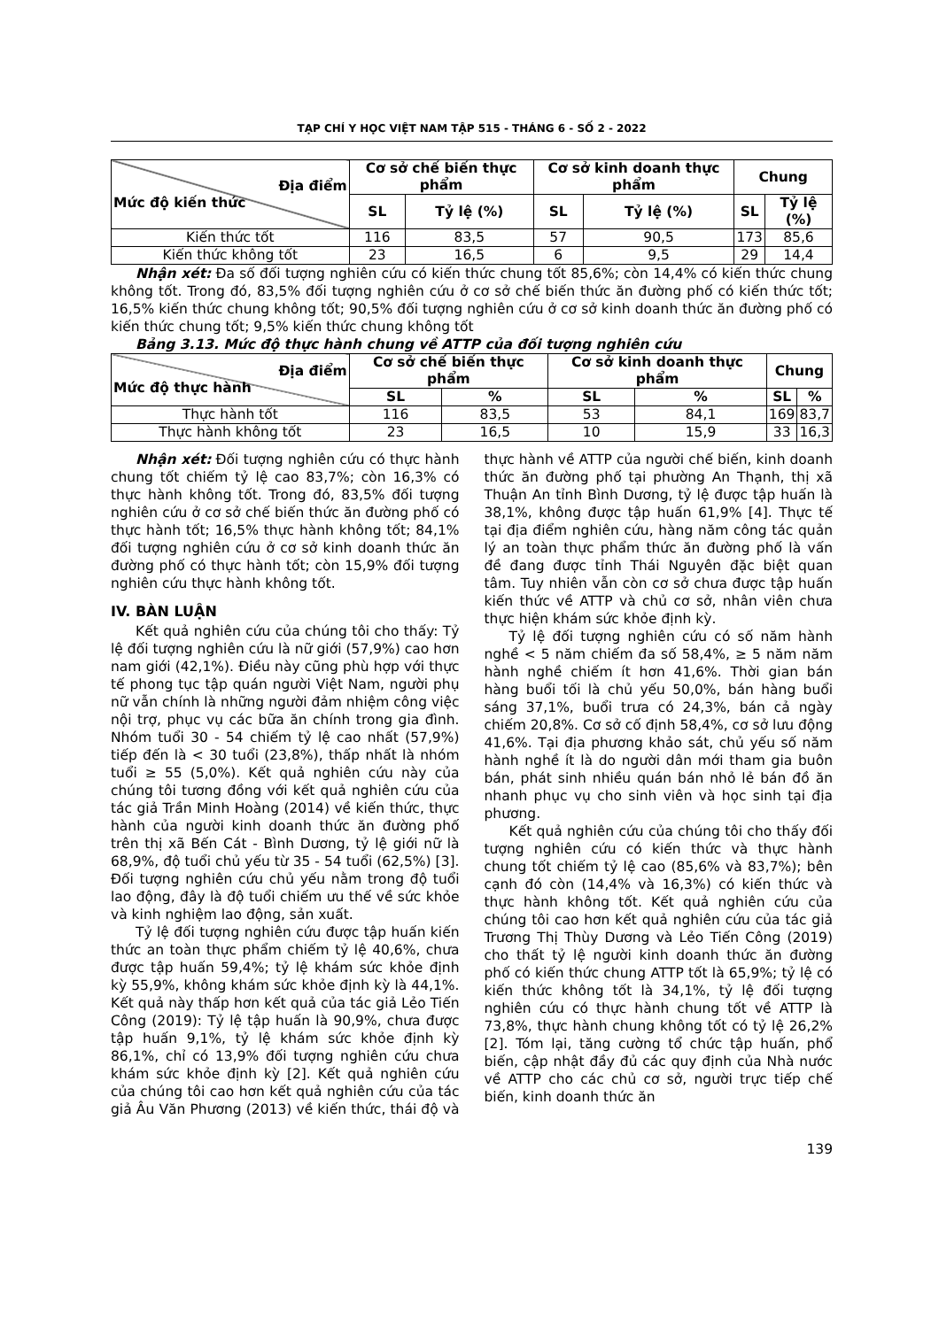TẠP CHÍ Y HỌC VIỆT NAM TẬP 515 - THÁNG 6 - SỐ 2 - 2022
| Địa điểm Mức độ kiến thức | Cơ sở chế biến thực phẩm | | Cơ sở kinh doanh thực phẩm | | Chung | |
| --- | --- | --- | --- | --- | --- | --- |
| | SL | Tỷ lệ (%) | SL | Tỷ lệ (%) | SL | Tỷ lệ (%) |
| Kiến thức tốt | 116 | 83,5 | 57 | 90,5 | 173 | 85,6 |
| Kiến thức không tốt | 23 | 16,5 | 6 | 9,5 | 29 | 14,4 |
Nhận xét: Đa số đối tượng nghiên cứu có kiến thức chung tốt 85,6%; còn 14,4% có kiến thức chung không tốt. Trong đó, 83,5% đối tượng nghiên cứu ở cơ sở chế biến thức ăn đường phố có kiến thức tốt; 16,5% kiến thức chung không tốt; 90,5% đối tượng nghiên cứu ở cơ sở kinh doanh thức ăn đường phố có kiến thức chung tốt; 9,5% kiến thức chung không tốt
Bảng 3.13. Mức độ thực hành chung về ATTP của đối tượng nghiên cứu
| Địa điểm Mức độ thực hành | Cơ sở chế biến thực phẩm | | Cơ sở kinh doanh thực phẩm | | Chung | |
| --- | --- | --- | --- | --- | --- | --- |
| | SL | % | SL | % | SL | % |
| Thực hành tốt | 116 | 83,5 | 53 | 84,1 | 169 | 83,7 |
| Thực hành không tốt | 23 | 16,5 | 10 | 15,9 | 33 | 16,3 |
Nhận xét: Đối tượng nghiên cứu có thực hành chung tốt chiếm tỷ lệ cao 83,7%; còn 16,3% có thực hành không tốt. Trong đó, 83,5% đối tượng nghiên cứu ở cơ sở chế biến thức ăn đường phố có thực hành tốt; 16,5% thực hành không tốt; 84,1% đối tượng nghiên cứu ở cơ sở kinh doanh thức ăn đường phố có thực hành tốt; còn 15,9% đối tượng nghiên cứu thực hành không tốt.
IV. BÀN LUẬN
Kết quả nghiên cứu của chúng tôi cho thấy: Tỷ lệ đối tượng nghiên cứu là nữ giới (57,9%) cao hơn nam giới (42,1%). Điều này cũng phù hợp với thực tế phong tục tập quán người Việt Nam, người phụ nữ vẫn chính là những người đảm nhiệm công việc nội trợ, phục vụ các bữa ăn chính trong gia đình. Nhóm tuổi 30 - 54 chiếm tỷ lệ cao nhất (57,9%) tiếp đến là < 30 tuổi (23,8%), thấp nhất là nhóm tuổi ≥ 55 (5,0%). Kết quả nghiên cứu này của chúng tôi tương đồng với kết quả nghiên cứu của tác giả Trần Minh Hoàng (2014) về kiến thức, thực hành của người kinh doanh thức ăn đường phố trên thị xã Bến Cát - Bình Dương, tỷ lệ giới nữ là 68,9%, độ tuổi chủ yếu từ 35 - 54 tuổi (62,5%) [3]. Đối tượng nghiên cứu chủ yếu nằm trong độ tuổi lao động, đây là độ tuổi chiếm ưu thế về sức khỏe và kinh nghiệm lao động, sản xuất.
Tỷ lệ đối tượng nghiên cứu được tập huấn kiến thức an toàn thực phẩm chiếm tỷ lệ 40,6%, chưa được tập huấn 59,4%; tỷ lệ khám sức khỏe định kỳ 55,9%, không khám sức khỏe định kỳ là 44,1%. Kết quả này thấp hơn kết quả của tác giả Lẻo Tiến Công (2019): Tỷ lệ tập huấn là 90,9%, chưa được tập huấn 9,1%, tỷ lệ khám sức khỏe định kỳ 86,1%, chỉ có 13,9% đối tượng nghiên cứu chưa khám sức khỏe định kỳ [2]. Kết quả nghiên cứu của chúng tôi cao hơn kết quả nghiên cứu của tác giả Âu Văn Phương (2013) về kiến thức, thái độ và thực hành về ATTP của người chế biến, kinh doanh thức ăn đường phố tại phường An Thạnh, thị xã Thuận An tỉnh Bình Dương, tỷ lệ được tập huấn là 38,1%, không được tập huấn 61,9% [4]. Thực tế tại địa điểm nghiên cứu, hàng năm công tác quản lý an toàn thực phẩm thức ăn đường phố là vấn đề đang được tỉnh Thái Nguyên đặc biệt quan tâm. Tuy nhiên vẫn còn cơ sở chưa được tập huấn kiến thức về ATTP và chủ cơ sở, nhân viên chưa thực hiện khám sức khỏe định kỳ.
Tỷ lệ đối tượng nghiên cứu có số năm hành nghề < 5 năm chiếm đa số 58,4%, ≥ 5 năm năm hành nghề chiếm ít hơn 41,6%. Thời gian bán hàng buổi tối là chủ yếu 50,0%, bán hàng buổi sáng 37,1%, buổi trưa có 24,3%, bán cả ngày chiếm 20,8%. Cơ sở cố định 58,4%, cơ sở lưu động 41,6%. Tại địa phương khảo sát, chủ yếu số năm hành nghề ít là do người dân mới tham gia buôn bán, phát sinh nhiều quán bán nhỏ lẻ bán đồ ăn nhanh phục vụ cho sinh viên và học sinh tại địa phương.
Kết quả nghiên cứu của chúng tôi cho thấy đối tượng nghiên cứu có kiến thức và thực hành chung tốt chiếm tỷ lệ cao (85,6% và 83,7%); bên cạnh đó còn (14,4% và 16,3%) có kiến thức và thực hành không tốt. Kết quả nghiên cứu của chúng tôi cao hơn kết quả nghiên cứu của tác giả Trương Thị Thùy Dương và Lẻo Tiến Công (2019) cho thất tỷ lệ người kinh doanh thức ăn đường phố có kiến thức chung ATTP tốt là 65,9%; tỷ lệ có kiến thức không tốt là 34,1%, tỷ lệ đối tượng nghiên cứu có thực hành chung tốt về ATTP là 73,8%, thực hành chung không tốt có tỷ lệ 26,2% [2]. Tóm lại, tăng cường tổ chức tập huấn, phổ biến, cập nhật đầy đủ các quy định của Nhà nước về ATTP cho các chủ cơ sở, người trực tiếp chế biến, kinh doanh thức ăn
139